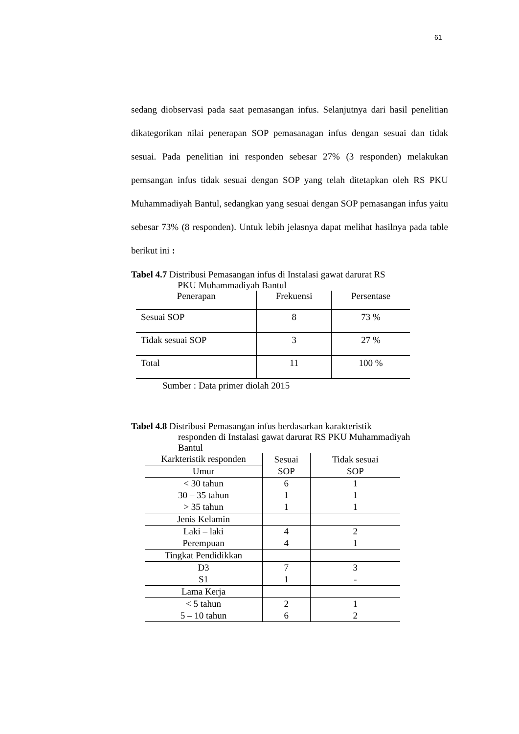61
sedang diobservasi pada saat pemasangan infus. Selanjutnya dari hasil penelitian dikategorikan nilai penerapan SOP pemasanagan infus dengan sesuai dan tidak sesuai. Pada penelitian ini responden sebesar 27% (3 responden) melakukan pemsangan infus tidak sesuai dengan SOP yang telah ditetapkan oleh RS PKU Muhammadiyah Bantul, sedangkan yang sesuai dengan SOP pemasangan infus yaitu sebesar 73% (8 responden). Untuk lebih jelasnya dapat melihat hasilnya pada table berikut ini :
Tabel 4.7 Distribusi Pemasangan infus di Instalasi gawat darurat RS
PKU Muhammadiyah Bantul
| Penerapan | Frekuensi | Persentase |
| --- | --- | --- |
| Sesuai SOP | 8 | 73 % |
| Tidak sesuai SOP | 3 | 27 % |
| Total | 11 | 100 % |
Sumber : Data primer diolah 2015
Tabel 4.8 Distribusi Pemasangan infus berdasarkan karakteristik
responden di Instalasi gawat darurat RS PKU Muhammadiyah
Bantul
| Karkteristik responden | Sesuai SOP | Tidak sesuai SOP |
| --- | --- | --- |
| Umur | | |
| < 30 tahun | 6 | 1 |
| 30 – 35 tahun | 1 | 1 |
| > 35 tahun | 1 | 1 |
| Jenis Kelamin | | |
| Laki – laki | 4 | 2 |
| Perempuan | 4 | 1 |
| Tingkat Pendidikkan | | |
| D3 | 7 | 3 |
| S1 | 1 | - |
| Lama Kerja | | |
| < 5 tahun | 2 | 1 |
| 5 – 10 tahun | 6 | 2 |